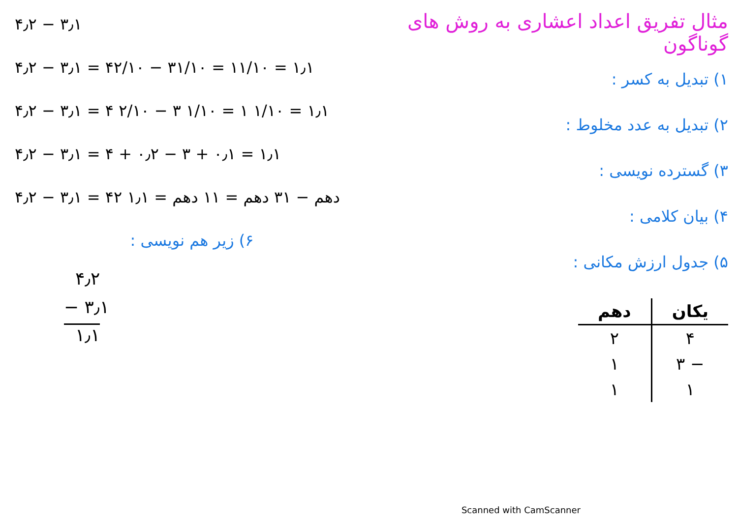مثال تفریق اعداد اعشاری به روش های گوناگون
۱) تبدیل به کسر :
۲) تبدیل به عدد مخلوط :
۳) گسترده نویسی :
۴) بیان کلامی :
۵) جدول ارزش مکانی :
| یکان | دهم |
| --- | --- |
| ۴ | ۲ |
| − ۳ | ۱ |
| ۱ | ۱ |
۴٫۲ − ۳٫۱
۴٫۲ − ۳٫۱ = ۴۲/۱۰ − ۳۱/۱۰ = ۱۱/۱۰ = ۱٫۱
۴٫۲ − ۳٫۱ = ۴ ۲/۱۰ − ۳ ۱/۱۰ = ۱ ۱/۱۰ = ۱٫۱
۴٫۲ − ۳٫۱ = ۴ + ۰٫۲ − ۳ + ۰٫۱ = ۱٫۱
۴٫۲ − ۳٫۱ = ۴۲ دهم − ۳۱ دهم = ۱۱ دهم = ۱٫۱
۶) زیر هم نویسی :
۴٫۲
− ۳٫۱
۱٫۱
Scanned with CamScanner